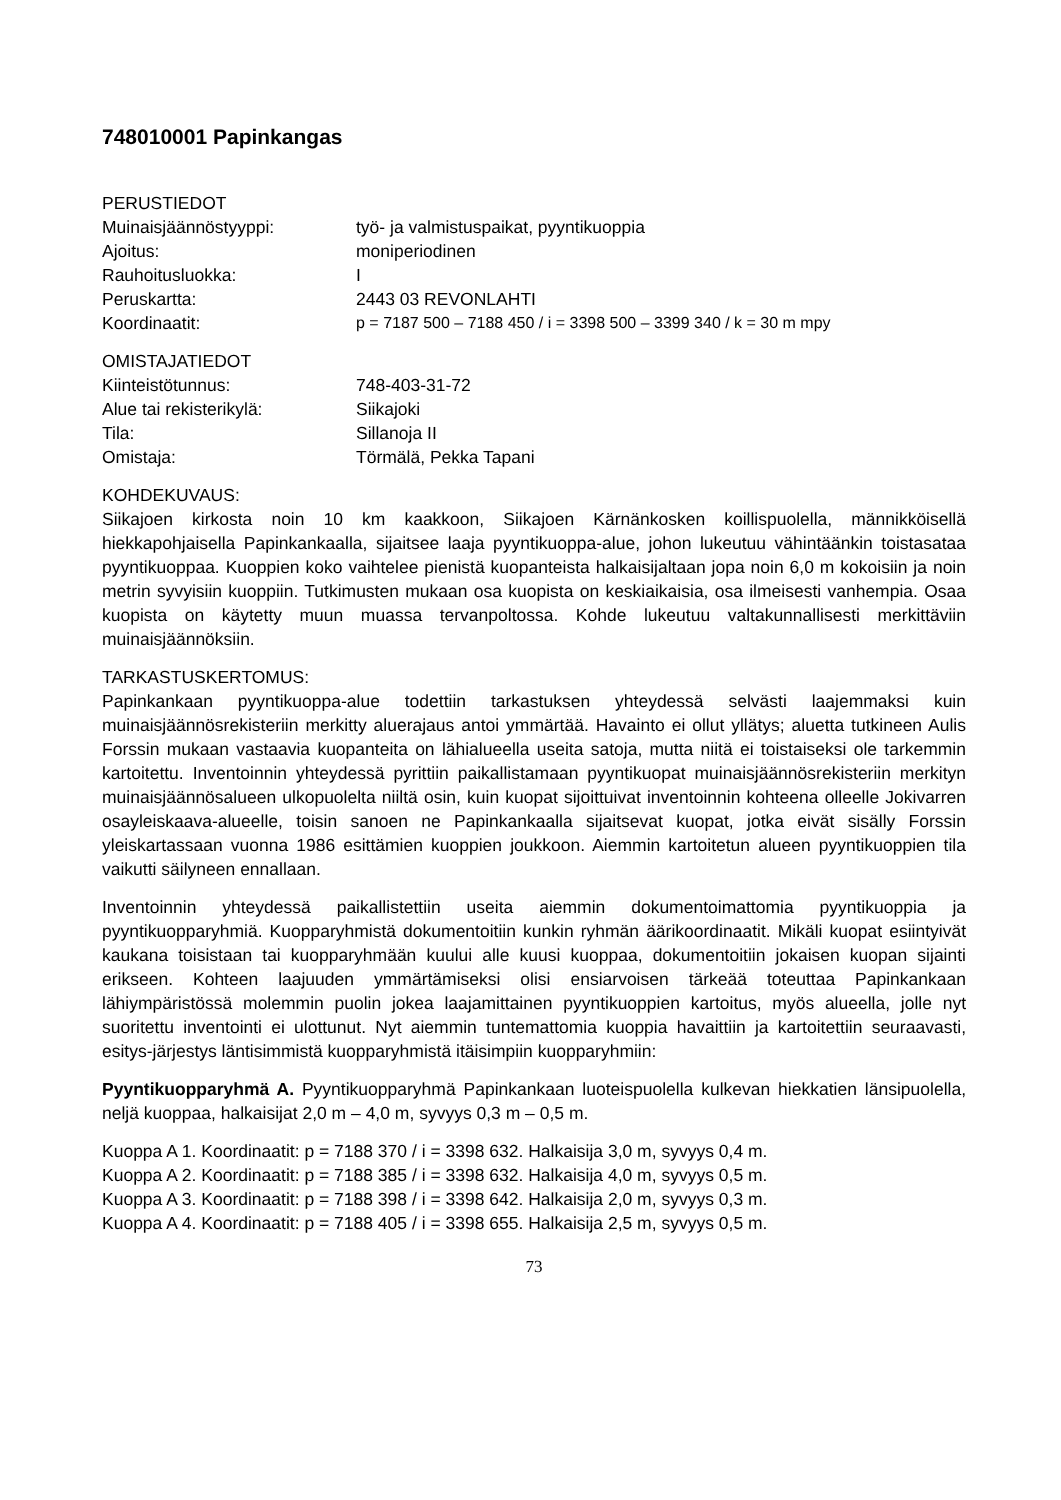748010001 Papinkangas
PERUSTIEDOT
Muinaisjäännöstyyppi: työ- ja valmistuspaikat, pyyntikuoppia
Ajoitus: moniperiodinen
Rauhoitusluokka: I
Peruskartta: 2443 03 REVONLAHTI
Koordinaatit: p = 7187 500 – 7188 450 / i = 3398 500 – 3399 340 / k = 30 m mpy
OMISTAJATIEDOT
Kiinteistötunnus: 748-403-31-72
Alue tai rekisterikylä: Siikajoki
Tila: Sillanoja II
Omistaja: Törmälä, Pekka Tapani
KOHDEKUVAUS:
Siikajoen kirkosta noin 10 km kaakkoon, Siikajoen Kärnänkosken koillispuolella, männikköisellä hiekkapohjaisella Papinkankaalla, sijaitsee laaja pyyntikuoppa-alue, johon lukeutuu vähintäänkin toistasataa pyyntikuoppaa. Kuoppien koko vaihtelee pienistä kuopanteista halkaisijaltaan jopa noin 6,0 m kokoisiin ja noin metrin syvyisiin kuoppiin. Tutkimusten mukaan osa kuopista on keskiaikaisia, osa ilmeisesti vanhempia. Osaa kuopista on käytetty muun muassa tervanpoltossa. Kohde lukeutuu valtakunnallisesti merkittäviin muinaisjäännöksiin.
TARKASTUSKERTOMUS:
Papinkankaan pyyntikuoppa-alue todettiin tarkastuksen yhteydessä selvästi laajemmaksi kuin muinaisjäännösrekisteriin merkitty aluerajaus antoi ymmärtää. Havainto ei ollut yllätys; aluetta tutkineen Aulis Forssin mukaan vastaavia kuopanteita on lähialueella useita satoja, mutta niitä ei toistaiseksi ole tarkemmin kartoitettu. Inventoinnin yhteydessä pyrittiin paikallistamaan pyyntikuopat muinaisjäännösrekisteriin merkityn muinaisjäännösalueen ulkopuolelta niiltä osin, kuin kuopat sijoittuivat inventoinnin kohteena olleelle Jokivarren osayleiskaava-alueelle, toisin sanoen ne Papinkankaalla sijaitsevat kuopat, jotka eivät sisälly Forssin yleiskartassaan vuonna 1986 esittämien kuoppien joukkoon. Aiemmin kartoitetun alueen pyyntikuoppien tila vaikutti säilyneen ennallaan.
Inventoinnin yhteydessä paikallistettiin useita aiemmin dokumentoimattomia pyyntikuoppia ja pyyntikuopparyhmiä. Kuopparyhmistä dokumentoitiin kunkin ryhmän äärikoordinaatit. Mikäli kuopat esiintyivät kaukana toisistaan tai kuopparyhmään kuului alle kuusi kuoppaa, dokumentoitiin jokaisen kuopan sijainti erikseen. Kohteen laajuuden ymmärtämiseksi olisi ensiarvoisen tärkeää toteuttaa Papinkankaan lähiympäristössä molemmin puolin jokea laajamittainen pyyntikuoppien kartoitus, myös alueella, jolle nyt suoritettu inventointi ei ulottunut. Nyt aiemmin tuntemattomia kuoppia havaittiin ja kartoitettiin seuraavasti, esitys-järjestys läntisimmistä kuopparyhmistä itäisimpiin kuopparyhmiin:
Pyyntikuopparyhmä A. Pyyntikuopparyhmä Papinkankaan luoteispuolella kulkevan hiekkatien länsipuolella, neljä kuoppaa, halkaisijat 2,0 m – 4,0 m, syvyys 0,3 m – 0,5 m.
Kuoppa A 1. Koordinaatit: p = 7188 370 / i = 3398 632. Halkaisija 3,0 m, syvyys 0,4 m.
Kuoppa A 2. Koordinaatit: p = 7188 385 / i = 3398 632. Halkaisija 4,0 m, syvyys 0,5 m.
Kuoppa A 3. Koordinaatit: p = 7188 398 / i = 3398 642. Halkaisija 2,0 m, syvyys 0,3 m.
Kuoppa A 4. Koordinaatit: p = 7188 405 / i = 3398 655. Halkaisija 2,5 m, syvyys 0,5 m.
73